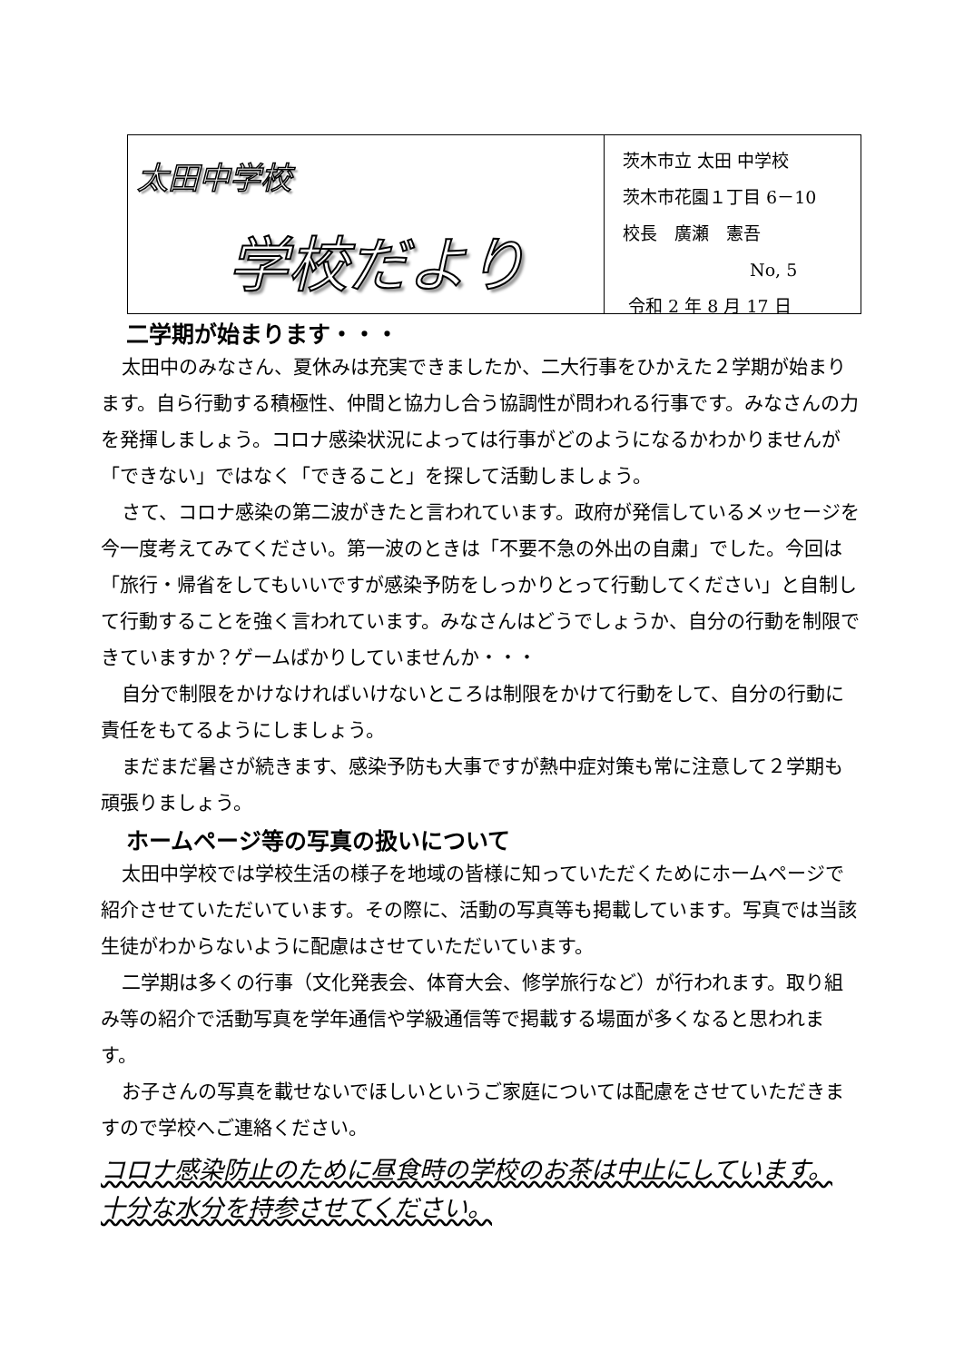太田中学校
学校だより
茨木市立 太田 中学校
茨木市花園１丁目 6－10
校長　廣瀬　憲吾
No, 5
令和 2 年 8 月 17 日
二学期が始まります・・・
太田中のみなさん、夏休みは充実できましたか、二大行事をひかえた２学期が始まります。自ら行動する積極性、仲間と協力し合う協調性が問われる行事です。みなさんの力を発揮しましょう。コロナ感染状況によっては行事がどのようになるかわかりませんが「できない」ではなく「できること」を探して活動しましょう。
さて、コロナ感染の第二波がきたと言われています。政府が発信しているメッセージを今一度考えてみてください。第一波のときは「不要不急の外出の自粛」でした。今回は「旅行・帰省をしてもいいですが感染予防をしっかりとって行動してください」と自制して行動することを強く言われています。みなさんはどうでしょうか、自分の行動を制限できていますか？ゲームばかりしていませんか・・・
自分で制限をかけなければいけないところは制限をかけて行動をして、自分の行動に責任をもてるようにしましょう。
まだまだ暑さが続きます、感染予防も大事ですが熱中症対策も常に注意して２学期も頑張りましょう。
ホームページ等の写真の扱いについて
太田中学校では学校生活の様子を地域の皆様に知っていただくためにホームページで紹介させていただいています。その際に、活動の写真等も掲載しています。写真では当該生徒がわからないように配慮はさせていただいています。
二学期は多くの行事（文化発表会、体育大会、修学旅行など）が行われます。取り組み等の紹介で活動写真を学年通信や学級通信等で掲載する場面が多くなると思われます。
お子さんの写真を載せないでほしいというご家庭については配慮をさせていただきますので学校へご連絡ください。
コロナ感染防止のために昼食時の学校のお茶は中止にしています。
十分な水分を持参させてください。